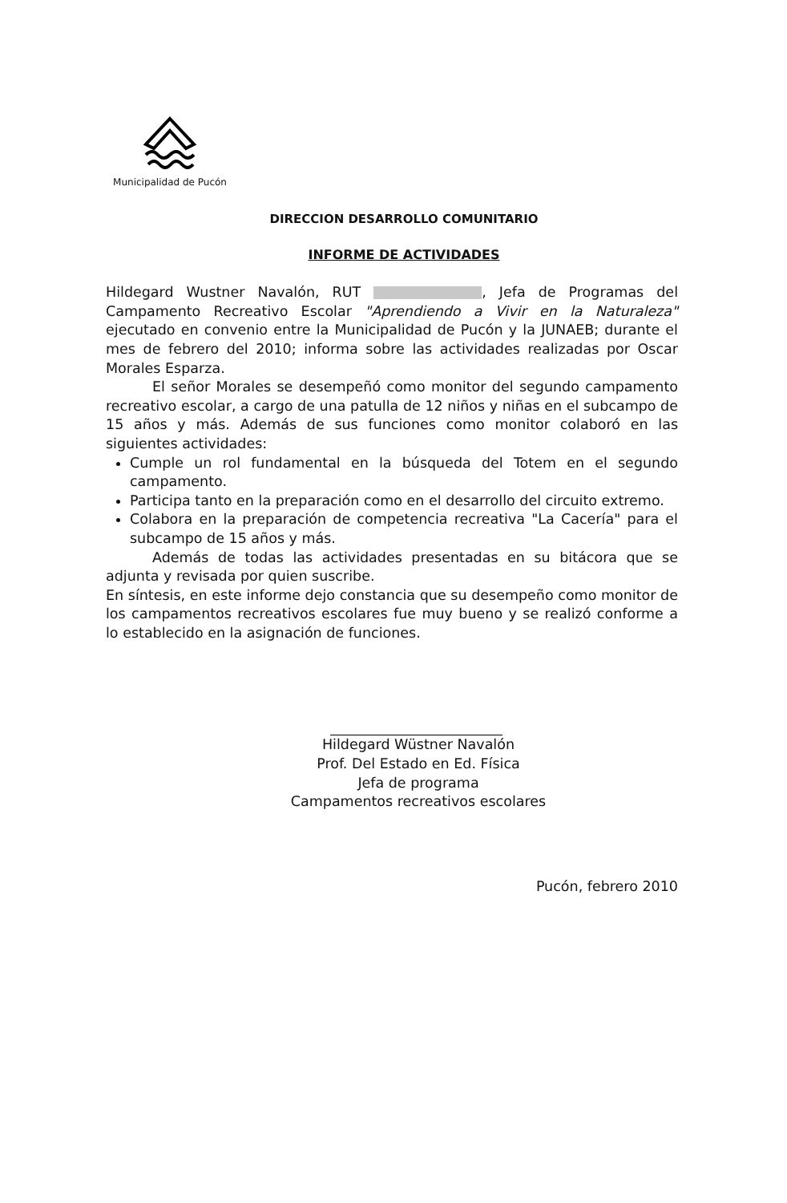Municipalidad de Pucón
DIRECCION DESARROLLO COMUNITARIO
INFORME DE ACTIVIDADES
Hildegard Wustner Navalón, RUT , Jefa de Programas del Campamento Recreativo Escolar "Aprendiendo a Vivir en la Naturaleza" ejecutado en convenio entre la Municipalidad de Pucón y la JUNAEB; durante el mes de febrero del 2010; informa sobre las actividades realizadas por Oscar Morales Esparza.
El señor Morales se desempeñó como monitor del segundo campamento recreativo escolar, a cargo de una patulla de 12 niños y niñas en el subcampo de 15 años y más. Además de sus funciones como monitor colaboró en las siguientes actividades:
Cumple un rol fundamental en la búsqueda del Totem en el segundo campamento.
Participa tanto en la preparación como en el desarrollo del circuito extremo.
Colabora en la preparación de competencia recreativa "La Cacería" para el subcampo de 15 años y más.
Además de todas las actividades presentadas en su bitácora que se adjunta y revisada por quien suscribe.
En síntesis, en este informe dejo constancia que su desempeño como monitor de los campamentos recreativos escolares fue muy bueno y se realizó conforme a lo establecido en la asignación de funciones.
Hildegard Wüstner Navalón
Prof. Del Estado en Ed. Física
Jefa de programa
Campamentos recreativos escolares
Pucón, febrero 2010